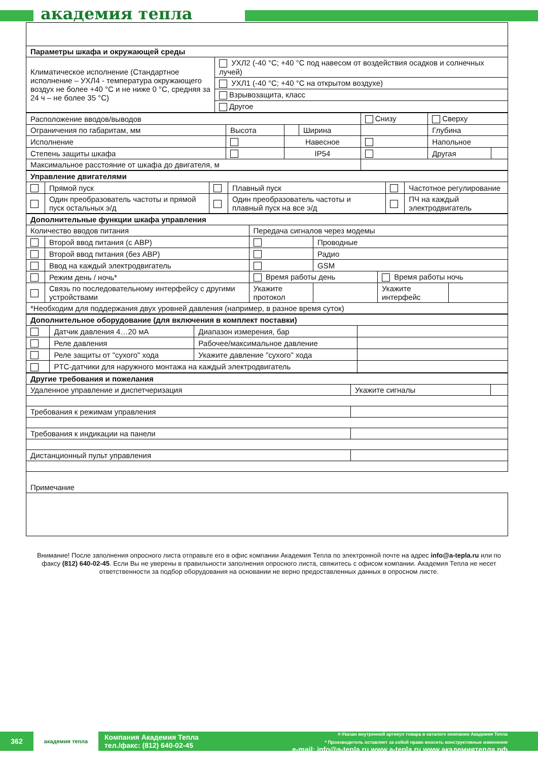академия тепла
| Параметры шкафа и окружающей среды | |
| Климатическое исполнение (Стандартное исполнение – УХЛ4 - температура окружающего воздух не более +40 °С и не ниже 0 °С, средняя за 24 ч – не более 35 °С) | УХЛ2 (-40 °С; +40 °С под навесом от воздействия осадков и солнечных лучей) |
| | УХЛ1 (-40 °С; +40 °С на открытом воздухе) |
| | Взрывозащита, класс |
| | Другое |
| Расположение вводов/выводов | | | | Снизу | Сверху | |
| Ограничения по габаритам, мм | Высота | | Ширина | | Глубина | |
| Исполнение | | Навесное | | | Напольное | |
| Степень защиты шкафа | | IP54 | | | Другая | |
| Максимальное расстояние от шкафа до двигателя, м | | | | | | |
| Управление двигателями | | | | | |
| | Прямой пуск | | Плавный пуск | | Частотное регулирование |
| | Один преобразователь частоты и прямой пуск остальных э/д | | Один преобразователь частоты и плавный пуск на все э/д | | ПЧ на каждый электродвигатель |
| Дополнительные функции шкафа управления | | | | | |
| Количество вводов питания | | Передача сигналов через модемы | | | |
| | Второй ввод питания (с АВР) | | Проводные | | |
| | Второй ввод питания (без АВР) | | Радио | | |
| | Ввод на каждый электродвигатель | | GSM | | |
| | Режим день / ночь* | Время работы день | | Время работы ночь | |
| | Связь по последовательному интерфейсу с другими устройствами | Укажите протокол | | Укажите интерфейс | |
| *Необходим для поддержания двух уровней давления (например, в разное время суток) | | | | | |
| Дополнительное оборудование (для включения в комплект поставки) | | | |
| | Датчик давления 4…20 мА | Диапазон измерения, бар | |
| | Реле давления | Рабочее/максимальное давление | |
| | Реле защиты от "сухого" хода | Укажите давление "сухого" хода | |
| | PTC-датчики для наружного монтажа на каждый электродвигатель | | |
| Другие требования и пожелания | | |
| Удаленное управление и диспетчеризация | Укажите сигналы | |
| Требования к режимам управления | | |
| Требования к индикации на панели | | |
| Дистанционный пульт управления | | |
Примечание
Внимание! После заполнения опросного листа отправьте его в офис компании Академия Тепла по электронной почте на адрес info@a-tepla.ru или по факсу (812) 640-02-45. Если Вы не уверены в правильности заполнения опросного листа, свяжитесь с офисом компании. Академия Тепла не несет ответственности за подбор оборудования на основании не верно предоставленных данных в опросном листе.
362
академия тепла
Компания Академия Тепла
тел./факс: (812) 640-02-45
#-Указан внутренний артикул товара в каталоге компании Академия Тепла
* Производитель оставляет за собой право вносить конструктивные изменения
e-mail: info@a-tepla.ru www.a-tepla.ru www.академиятепла.рф